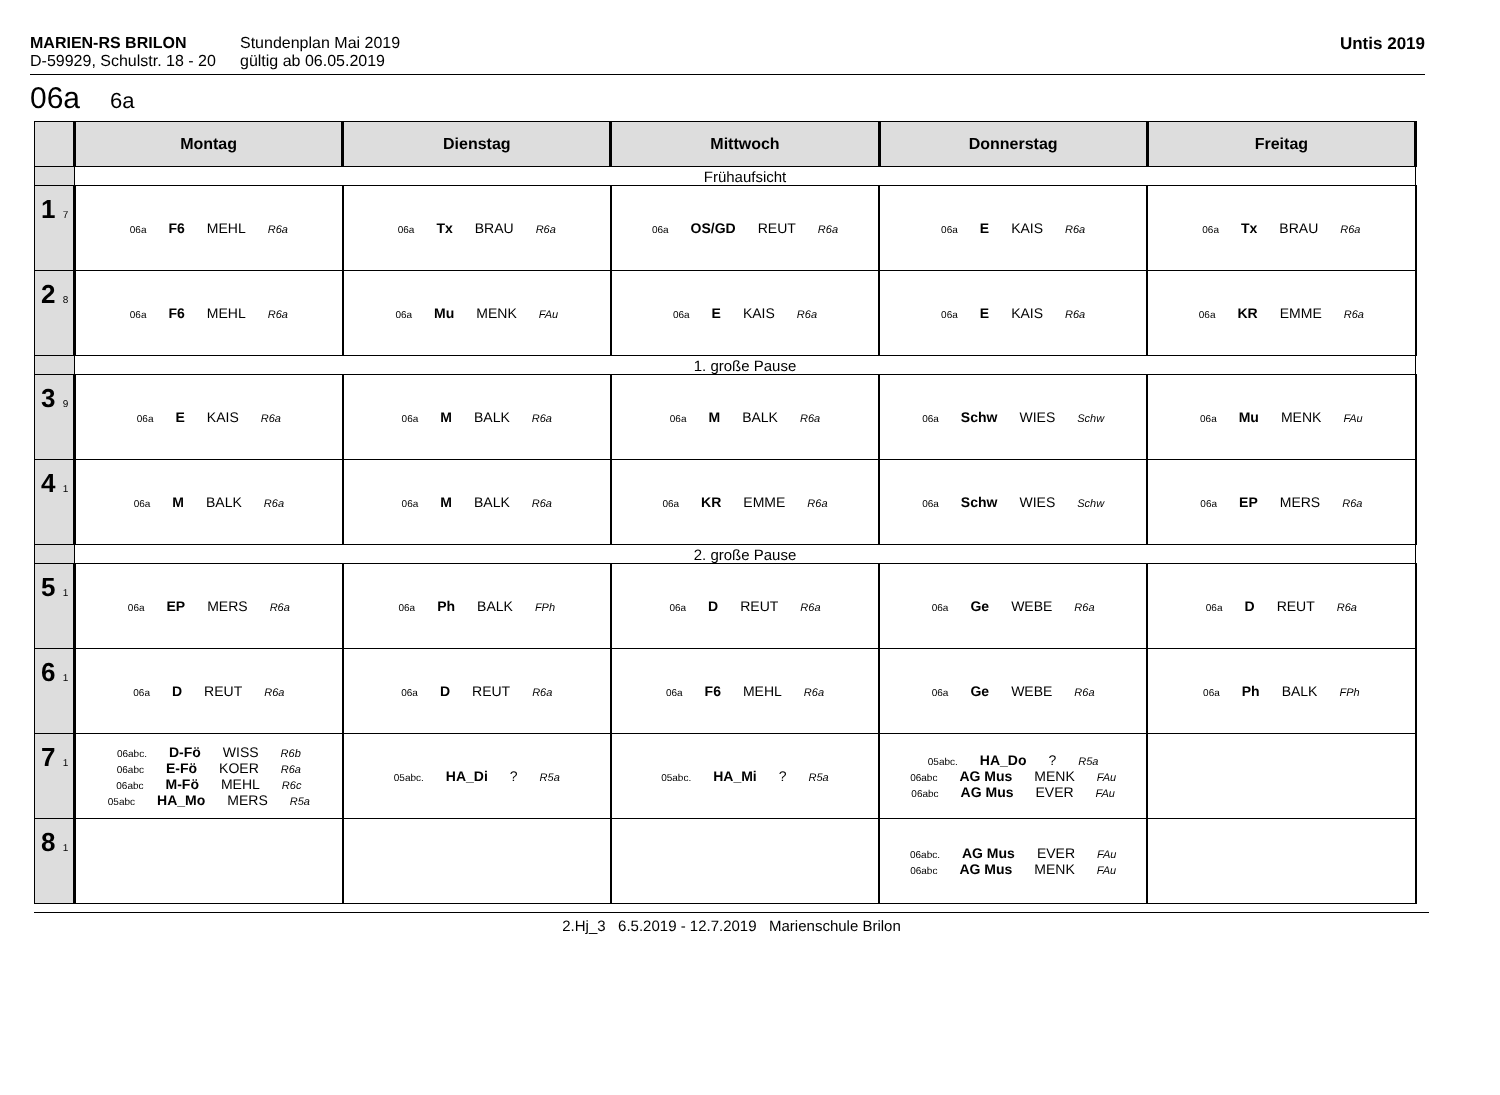MARIEN-RS BRILON
D-59929, Schulstr. 18 - 20
Stundenplan Mai 2019
gültig ab 06.05.2019
Untis 2019
06a 6a
| | Montag | Dienstag | Mittwoch | Donnerstag | Freitag |
| --- | --- | --- | --- | --- | --- |
| | Frühaufsicht | | | | |
| 1 7 | 06a F6 MEHL R6a | 06a Tx BRAU R6a | 06a OS/GD REUT R6a | 06a E KAIS R6a | 06a Tx BRAU R6a |
| 2 8 | 06a F6 MEHL R6a | 06a Mu MENK FAu | 06a E KAIS R6a | 06a E KAIS R6a | 06a KR EMME R6a |
| | 1. große Pause | | | | |
| 3 9 | 06a E KAIS R6a | 06a M BALK R6a | 06a M BALK R6a | 06a Schw WIES Schw | 06a Mu MENK FAu |
| 4 1 | 06a M BALK R6a | 06a M BALK R6a | 06a KR EMME R6a | 06a Schw WIES Schw | 06a EP MERS R6a |
| | 2. große Pause | | | | |
| 5 1 | 06a EP MERS R6a | 06a Ph BALK FPh | 06a D REUT R6a | 06a Ge WEBE R6a | 06a D REUT R6a |
| 6 1 | 06a D REUT R6a | 06a D REUT R6a | 06a F6 MEHL R6a | 06a Ge WEBE R6a | 06a Ph BALK FPh |
| 7 1 | 06abc. D-Fö WISS R6b 06abc E-Fö KOER R6a 06abc M-Fö MEHL R6c 05abc HA_Mo MERS R5a | 05abc. HA_Di ? R5a | 05abc. HA_Mi ? R5a | 05abc. HA_Do ? R5a 06abc AG Mus MENK FAu 06abc AG Mus EVER FAu | |
| 8 1 | | | | 06abc. AG Mus EVER FAu 06abc AG Mus MENK FAu | |
2.Hj_3 6.5.2019 - 12.7.2019 Marienschule Brilon